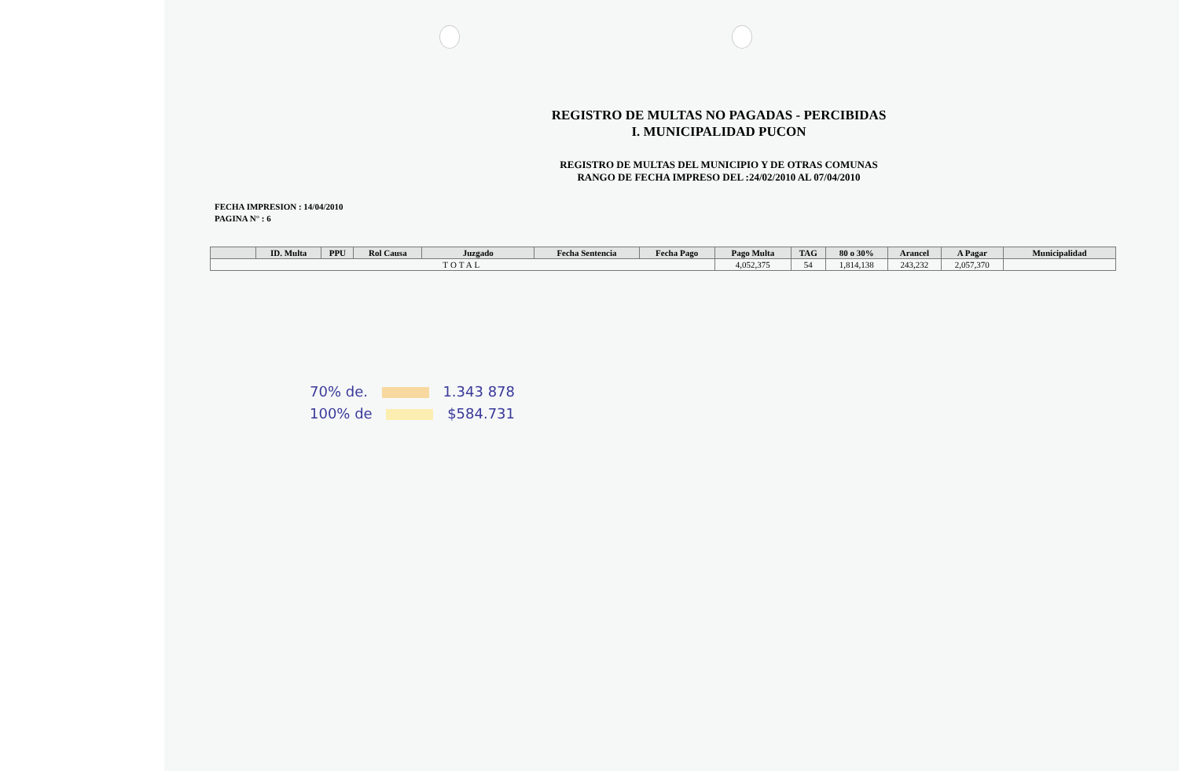REGISTRO DE MULTAS NO PAGADAS - PERCIBIDAS
I. MUNICIPALIDAD PUCON
REGISTRO DE MULTAS DEL MUNICIPIO Y DE OTRAS COMUNAS
RANGO DE FECHA IMPRESO DEL :24/02/2010 AL 07/04/2010
FECHA IMPRESION : 14/04/2010
PAGINA N° : 6
| | ID. Multa | PPU | Rol Causa | Juzgado | Fecha Sentencia | Fecha Pago | Pago Multa | TAG | 80 o 30% | Arancel | A Pagar | Municipalidad |
| --- | --- | --- | --- | --- | --- | --- | --- | --- | --- | --- | --- | --- |
| TOTAL | | | | | | | 4,052,375 | 54 | 1,814,138 | 243,232 | 2,057,370 | |
70% de. 1.343 878
100% de $584.731